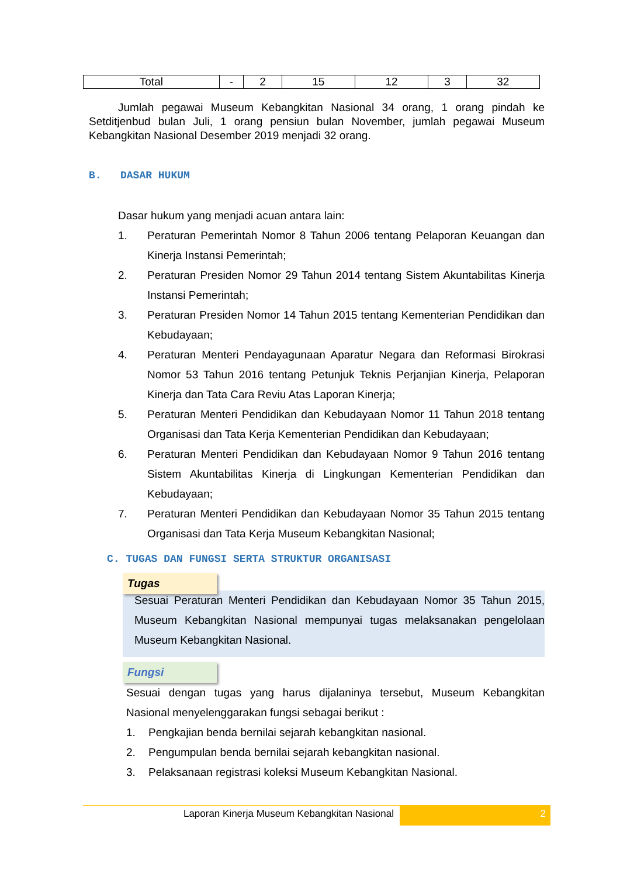| Total | - | 2 | 15 | 12 | 3 | 32 |
Jumlah pegawai Museum Kebangkitan Nasional 34 orang, 1 orang pindah ke Setditjenbud bulan Juli, 1 orang pensiun bulan November, jumlah pegawai Museum Kebangkitan Nasional Desember 2019 menjadi 32 orang.
B. DASAR HUKUM
Dasar hukum yang menjadi acuan antara lain:
1. Peraturan Pemerintah Nomor 8 Tahun 2006 tentang Pelaporan Keuangan dan Kinerja Instansi Pemerintah;
2. Peraturan Presiden Nomor 29 Tahun 2014 tentang Sistem Akuntabilitas Kinerja Instansi Pemerintah;
3. Peraturan Presiden Nomor 14 Tahun 2015 tentang Kementerian Pendidikan dan Kebudayaan;
4. Peraturan Menteri Pendayagunaan Aparatur Negara dan Reformasi Birokrasi Nomor 53 Tahun 2016 tentang Petunjuk Teknis Perjanjian Kinerja, Pelaporan Kinerja dan Tata Cara Reviu Atas Laporan Kinerja;
5. Peraturan Menteri Pendidikan dan Kebudayaan Nomor 11 Tahun 2018 tentang Organisasi dan Tata Kerja Kementerian Pendidikan dan Kebudayaan;
6. Peraturan Menteri Pendidikan dan Kebudayaan Nomor 9 Tahun 2016 tentang Sistem Akuntabilitas Kinerja di Lingkungan Kementerian Pendidikan dan Kebudayaan;
7. Peraturan Menteri Pendidikan dan Kebudayaan Nomor 35 Tahun 2015 tentang Organisasi dan Tata Kerja Museum Kebangkitan Nasional;
C. TUGAS DAN FUNGSI SERTA STRUKTUR ORGANISASI
Tugas
Sesuai Peraturan Menteri Pendidikan dan Kebudayaan Nomor 35 Tahun 2015, Museum Kebangkitan Nasional mempunyai tugas melaksanakan pengelolaan Museum Kebangkitan Nasional.
Fungsi
Sesuai dengan tugas yang harus dijalaninya tersebut, Museum Kebangkitan Nasional menyelenggarakan fungsi sebagai berikut :
1. Pengkajian benda bernilai sejarah kebangkitan nasional.
2. Pengumpulan benda bernilai sejarah kebangkitan nasional.
3. Pelaksanaan registrasi koleksi Museum Kebangkitan Nasional.
Laporan Kinerja Museum Kebangkitan Nasional
2